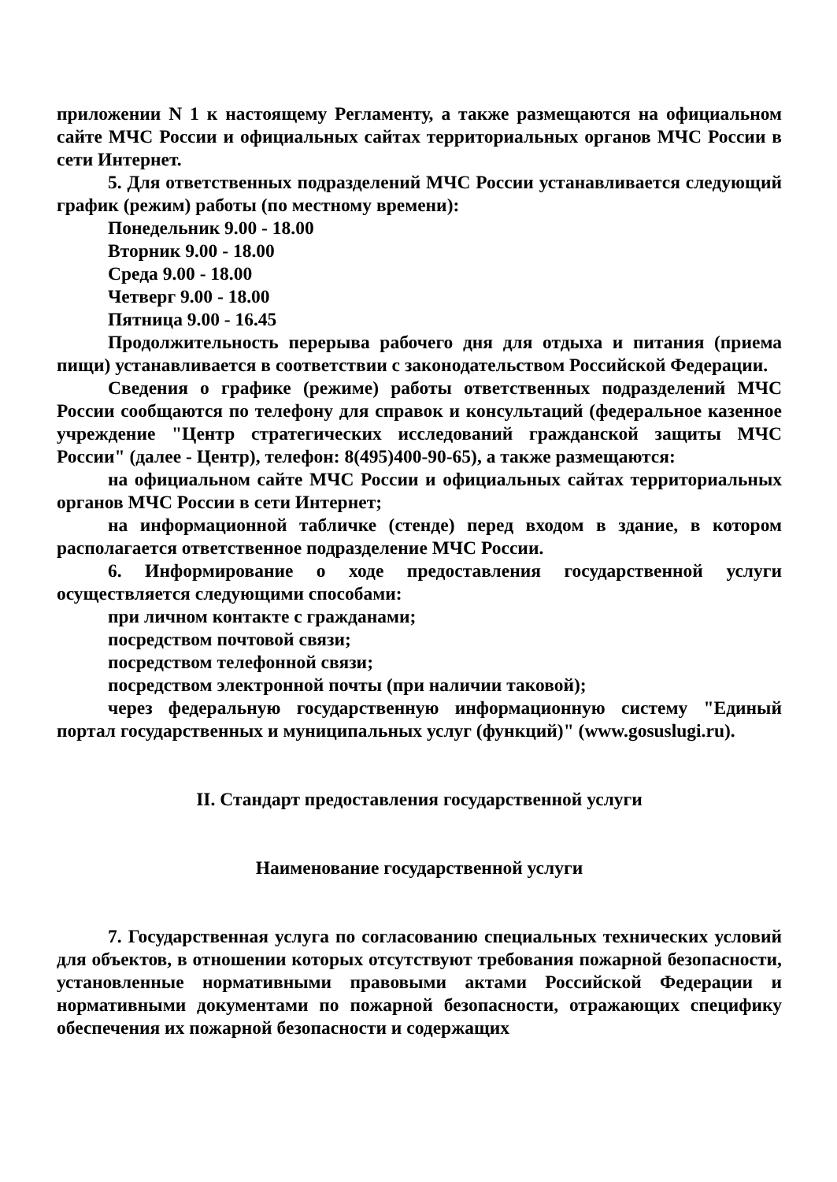приложении N 1 к настоящему Регламенту, а также размещаются на официальном сайте МЧС России и официальных сайтах территориальных органов МЧС России в сети Интернет.
5. Для ответственных подразделений МЧС России устанавливается следующий график (режим) работы (по местному времени):
Понедельник 9.00 - 18.00
Вторник 9.00 - 18.00
Среда 9.00 - 18.00
Четверг 9.00 - 18.00
Пятница 9.00 - 16.45
Продолжительность перерыва рабочего дня для отдыха и питания (приема пищи) устанавливается в соответствии с законодательством Российской Федерации.
Сведения о графике (режиме) работы ответственных подразделений МЧС России сообщаются по телефону для справок и консультаций (федеральное казенное учреждение "Центр стратегических исследований гражданской защиты МЧС России" (далее - Центр), телефон: 8(495)400-90-65), а также размещаются:
на официальном сайте МЧС России и официальных сайтах территориальных органов МЧС России в сети Интернет;
на информационной табличке (стенде) перед входом в здание, в котором располагается ответственное подразделение МЧС России.
6. Информирование о ходе предоставления государственной услуги осуществляется следующими способами:
при личном контакте с гражданами;
посредством почтовой связи;
посредством телефонной связи;
посредством электронной почты (при наличии таковой);
через федеральную государственную информационную систему "Единый портал государственных и муниципальных услуг (функций)" (www.gosuslugi.ru).
II. Стандарт предоставления государственной услуги
Наименование государственной услуги
7. Государственная услуга по согласованию специальных технических условий для объектов, в отношении которых отсутствуют требования пожарной безопасности, установленные нормативными правовыми актами Российской Федерации и нормативными документами по пожарной безопасности, отражающих специфику обеспечения их пожарной безопасности и содержащих